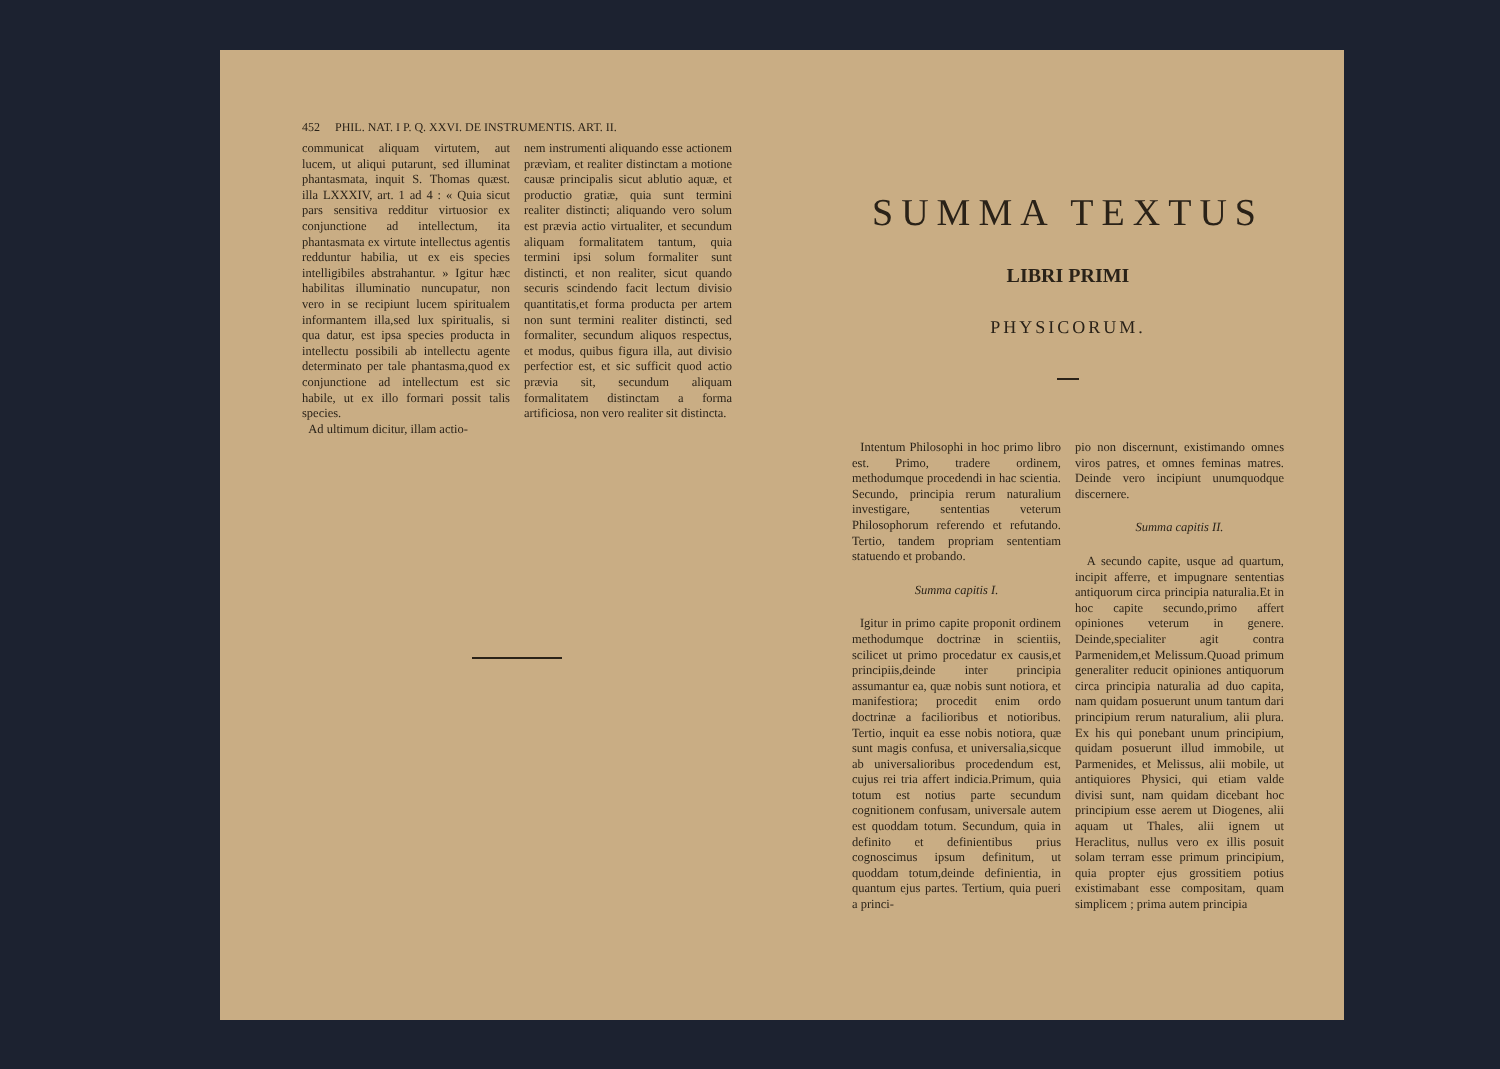452 PHIL. NAT. I P. Q. XXVI. DE INSTRUMENTIS. ART. II.
communicat aliquam virtutem, aut lucem, ut aliqui putarunt, sed illuminat phantasmata, inquit S. Thomas quæst. illa LXXXIV, art. 1 ad 4 : « Quia sicut pars sensitiva redditur virtuosior ex conjunctione ad intellectum, ita phantasmata ex virtute intellectus agentis redduntur habilia, ut ex eis species intelligibiles abstrahantur. » Igitur hæc habilitas illuminatio nuncupatur, non vero in se recipiunt lucem spiritualem informantem illa,sed lux spiritualis, si qua datur, est ipsa species producta in intellectu possibili ab intellectu agente determinato per tale phantasma,quod ex conjunctione ad intellectum est sic habile, ut ex illo formari possit talis species.
Ad ultimum dicitur, illam actio-
nem instrumenti aliquando esse actionem prævìam, et realiter distinctam a motione causæ principalis sicut ablutio aquæ, et productio gratiæ, quia sunt termini realiter distincti; aliquando vero solum est prævia actio virtualiter, et secundum aliquam formalitatem tantum, quia termini ipsi solum formaliter sunt distincti, et non realiter, sicut quando securis scindendo facit lectum divisio quantitatis,et forma producta per artem non sunt termini realiter distincti, sed formaliter, secundum aliquos respectus, et modus, quibus figura illa, aut divisio perfectior est, et sic sufficit quod actio prævia sit, secundum aliquam formalitatem distinctam a forma artificiosa, non vero realiter sit distincta.
SUMMA TEXTUS
LIBRI PRIMI
PHYSICORUM.
Intentum Philosophi in hoc primo libro est. Primo, tradere ordinem, methodumque procedendi in hac scientia. Secundo, principia rerum naturalium investigare, sententias veterum Philosophorum referendo et refutando. Tertio, tandem propriam sententiam statuendo et probando.
Summa capitis I.
Igitur in primo capite proponit ordinem methodumque doctrinæ in scientiis, scilicet ut primo procedatur ex causis,et principiis,deinde inter principia assumantur ea, quæ nobis sunt notiora, et manifestiora; procedit enim ordo doctrinæ a facilioribus et notioribus. Tertio, inquit ea esse nobis notiora, quæ sunt magis confusa, et universalia,sicque ab universalioribus procedendum est, cujus rei tria affert indicia.Primum, quia totum est notius parte secundum cognitionem confusam, universale autem est quoddam totum. Secundum, quia in definito et definientibus prius cognoscimus ipsum definitum, ut quoddam totum,deinde definientia, in quantum ejus partes. Tertium, quia pueri a princi-
pio non discernunt, existimando omnes viros patres, et omnes feminas matres. Deinde vero incipiunt unumquodque discernere.
Summa capitis II.
A secundo capite, usque ad quartum, incipit afferre, et impugnare sententias antiquorum circa principia naturalia.Et in hoc capite secundo,primo affert opiniones veterum in genere. Deinde,specialiter agit contra Parmenidem,et Melissum.Quoad primum generaliter reducit opiniones antiquorum circa principia naturalia ad duo capita, nam quidam posuerunt unum tantum dari principium rerum naturalium, alii plura. Ex his qui ponebant unum principium, quidam posuerunt illud immobile, ut Parmenides, et Melissus, alii mobile, ut antiquiores Physici, qui etiam valde divisi sunt, nam quidam dicebant hoc principium esse aerem ut Diogenes, alii aquam ut Thales, alii ignem ut Heraclitus, nullus vero ex illis posuit solam terram esse primum principium, quia propter ejus grossitiem potius existimabant esse compositam, quam simplicem ; prima autem principia